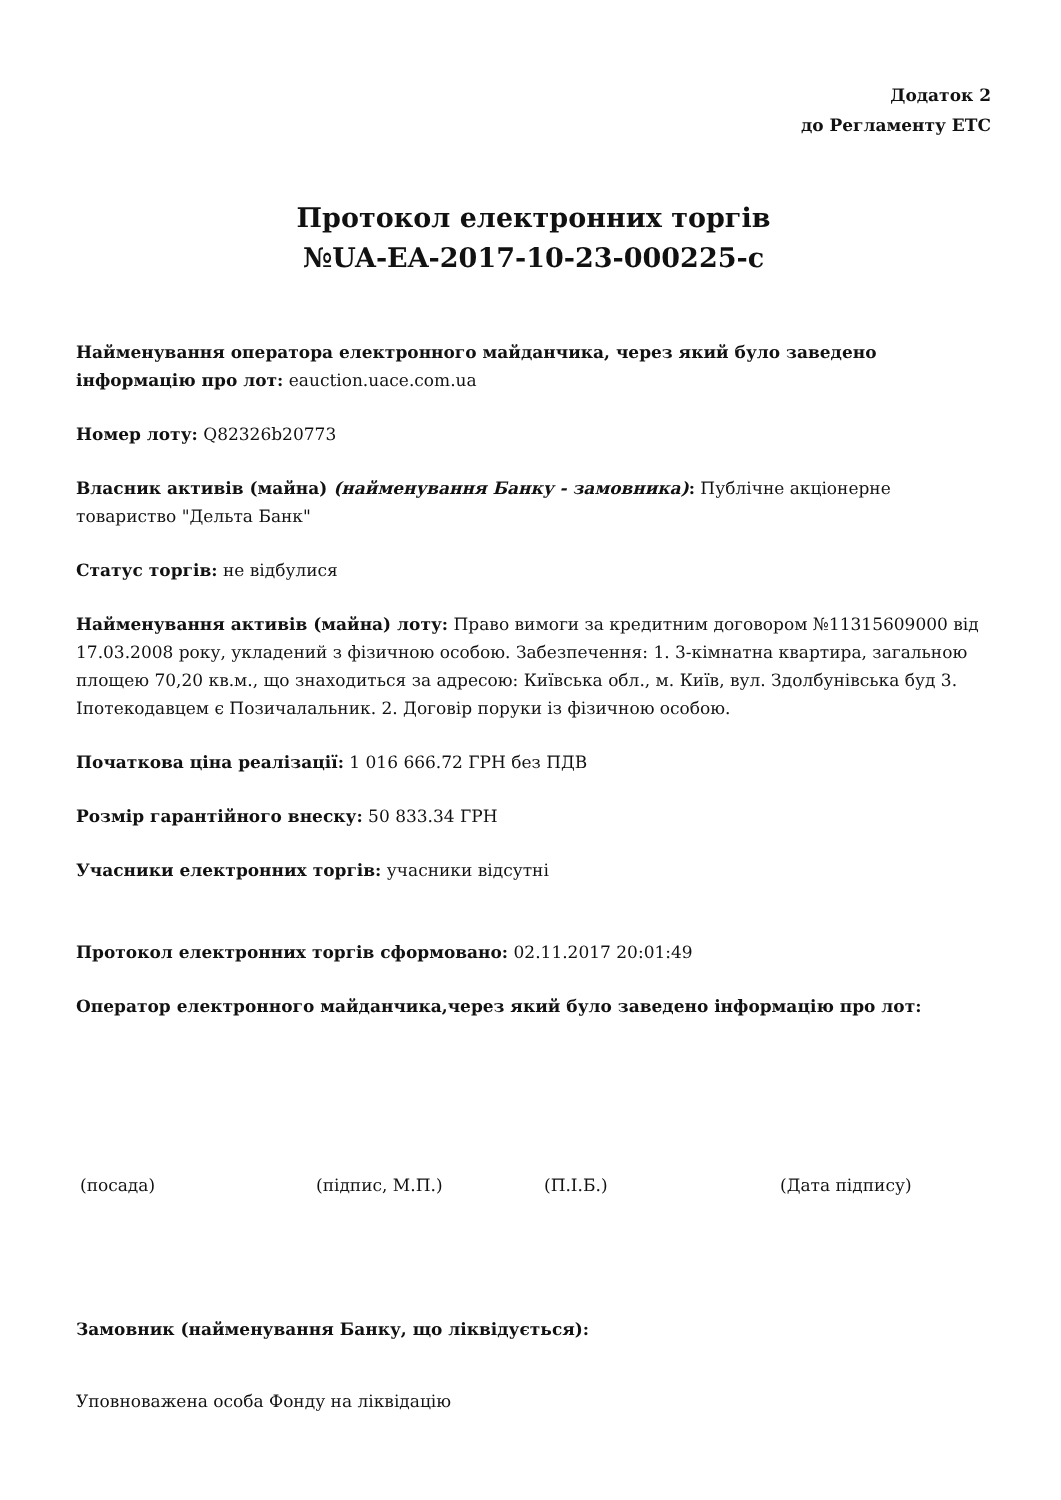Додаток 2
до Регламенту ЕТС
Протокол електронних торгів
№UA-EA-2017-10-23-000225-c
Найменування оператора електронного майданчика, через який було заведено інформацію про лот: eauction.uace.com.ua
Номер лоту: Q82326b20773
Власник активів (майна) (найменування Банку - замовника): Публічне акціонерне товариство "Дельта Банк"
Статус торгів: не відбулися
Найменування активів (майна) лоту: Право вимоги за кредитним договором №11315609000 від 17.03.2008 року, укладений з фізичною особою. Забезпечення: 1. 3-кімнатна квартира, загальною площею 70,20 кв.м., що знаходиться за адресою: Київська обл., м. Київ, вул. Здолбунівська буд 3. Іпотекодавцем є Позичалальник. 2. Договір поруки із фізичною особою.
Початкова ціна реалізації: 1 016 666.72 ГРН без ПДВ
Розмір гарантійного внеску: 50 833.34 ГРН
Учасники електронних торгів: учасники відсутні
Протокол електронних торгів сформовано: 02.11.2017 20:01:49
Оператор електронного майданчика,через який було заведено інформацію про лот:
(посада) (підпис, М.П.) (П.І.Б.) (Дата підпису)
Замовник (найменування Банку, що ліквідується):
Уповноважена особа Фонду на ліквідацію